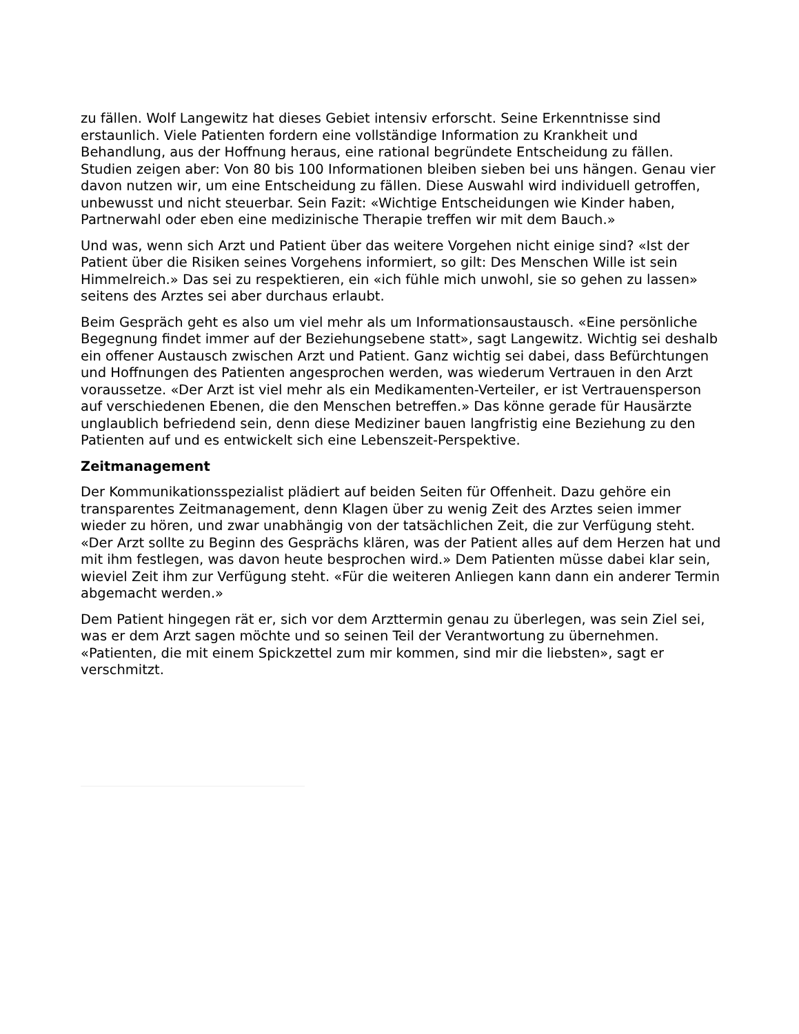zu fällen. Wolf Langewitz hat dieses Gebiet intensiv erforscht. Seine Erkenntnisse sind erstaunlich. Viele Patienten fordern eine vollständige Information zu Krankheit und Behandlung, aus der Hoffnung heraus, eine rational begründete Entscheidung zu fällen. Studien zeigen aber: Von 80 bis 100 Informationen bleiben sieben bei uns hängen. Genau vier davon nutzen wir, um eine Entscheidung zu fällen. Diese Auswahl wird individuell getroffen, unbewusst und nicht steuerbar. Sein Fazit: «Wichtige Entscheidungen wie Kinder haben, Partnerwahl oder eben eine medizinische Therapie treffen wir mit dem Bauch.»
Und was, wenn sich Arzt und Patient über das weitere Vorgehen nicht einige sind? «Ist der Patient über die Risiken seines Vorgehens informiert, so gilt: Des Menschen Wille ist sein Himmelreich.» Das sei zu respektieren, ein «ich fühle mich unwohl, sie so gehen zu lassen» seitens des Arztes sei aber durchaus erlaubt.
Beim Gespräch geht es also um viel mehr als um Informationsaustausch. «Eine persönliche Begegnung findet immer auf der Beziehungsebene statt», sagt Langewitz. Wichtig sei deshalb ein offener Austausch zwischen Arzt und Patient. Ganz wichtig sei dabei, dass Befürchtungen und Hoffnungen des Patienten angesprochen werden, was wiederum Vertrauen in den Arzt voraussetze. «Der Arzt ist viel mehr als ein Medikamenten-Verteiler, er ist Vertrauensperson auf verschiedenen Ebenen, die den Menschen betreffen.» Das könne gerade für Hausärzte unglaublich befriedend sein, denn diese Mediziner bauen langfristig eine Beziehung zu den Patienten auf und es entwickelt sich eine Lebenszeit-Perspektive.
Zeitmanagement
Der Kommunikationsspezialist plädiert auf beiden Seiten für Offenheit. Dazu gehöre ein transparentes Zeitmanagement, denn Klagen über zu wenig Zeit des Arztes seien immer wieder zu hören, und zwar unabhängig von der tatsächlichen Zeit, die zur Verfügung steht. «Der Arzt sollte zu Beginn des Gesprächs klären, was der Patient alles auf dem Herzen hat und mit ihm festlegen, was davon heute besprochen wird.» Dem Patienten müsse dabei klar sein, wieviel Zeit ihm zur Verfügung steht. «Für die weiteren Anliegen kann dann ein anderer Termin abgemacht werden.»
Dem Patient hingegen rät er, sich vor dem Arzttermin genau zu überlegen, was sein Ziel sei, was er dem Arzt sagen möchte und so seinen Teil der Verantwortung zu übernehmen. «Patienten, die mit einem Spickzettel zum mir kommen, sind mir die liebsten», sagt er verschmitzt.